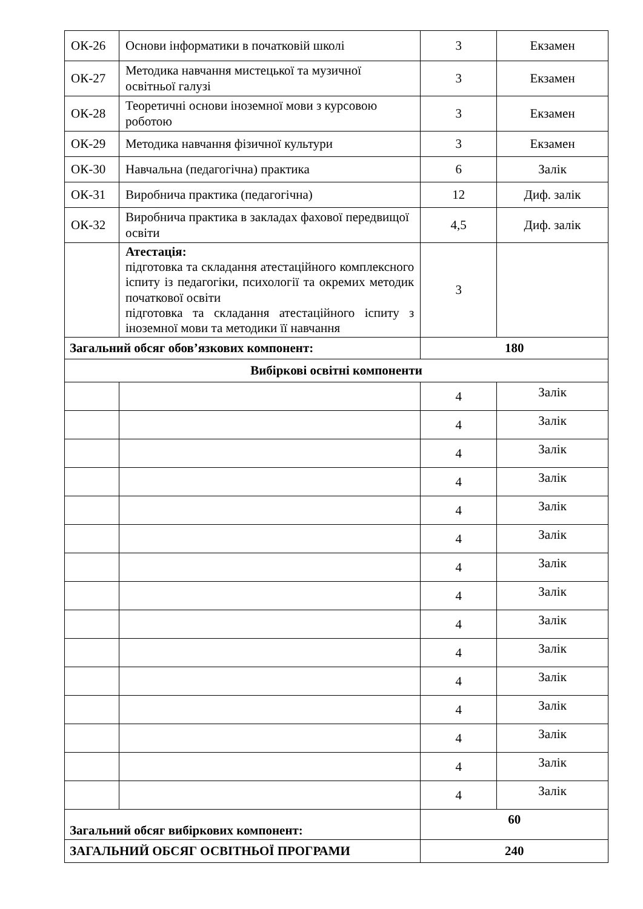| ОК-26 | Основи інформатики в початковій школі | 3 | Екзамен |
| ОК-27 | Методика навчання мистецької та музичної освітньої галузі | 3 | Екзамен |
| ОК-28 | Теоретичні основи іноземної мови з курсовою роботою | 3 | Екзамен |
| ОК-29 | Методика навчання фізичної культури | 3 | Екзамен |
| ОК-30 | Навчальна (педагогічна) практика | 6 | Залік |
| ОК-31 | Виробнича практика (педагогічна) | 12 | Диф. залік |
| ОК-32 | Виробнича практика в закладах фахової передвищої освіти | 4,5 | Диф. залік |
| | Атестація: підготовка та складання атестаційного комплексного іспиту із педагогіки, психології та окремих методик початкової освіти підготовка та складання атестаційного іспиту з іноземної мови та методики її навчання | 3 | |
| Загальний обсяг обов’язкових компонент: | | 180 | |
| Вибіркові освітні компоненти | | | |
| | | 4 | Залік |
| | | 4 | Залік |
| | | 4 | Залік |
| | | 4 | Залік |
| | | 4 | Залік |
| | | 4 | Залік |
| | | 4 | Залік |
| | | 4 | Залік |
| | | 4 | Залік |
| | | 4 | Залік |
| | | 4 | Залік |
| | | 4 | Залік |
| | | 4 | Залік |
| | | 4 | Залік |
| | | 4 | Залік |
| Загальний обсяг вибіркових компонент: | | 60 | |
| ЗАГАЛЬНИЙ ОБСЯГ ОСВІТНЬОЇ ПРОГРАМИ | | 240 | |